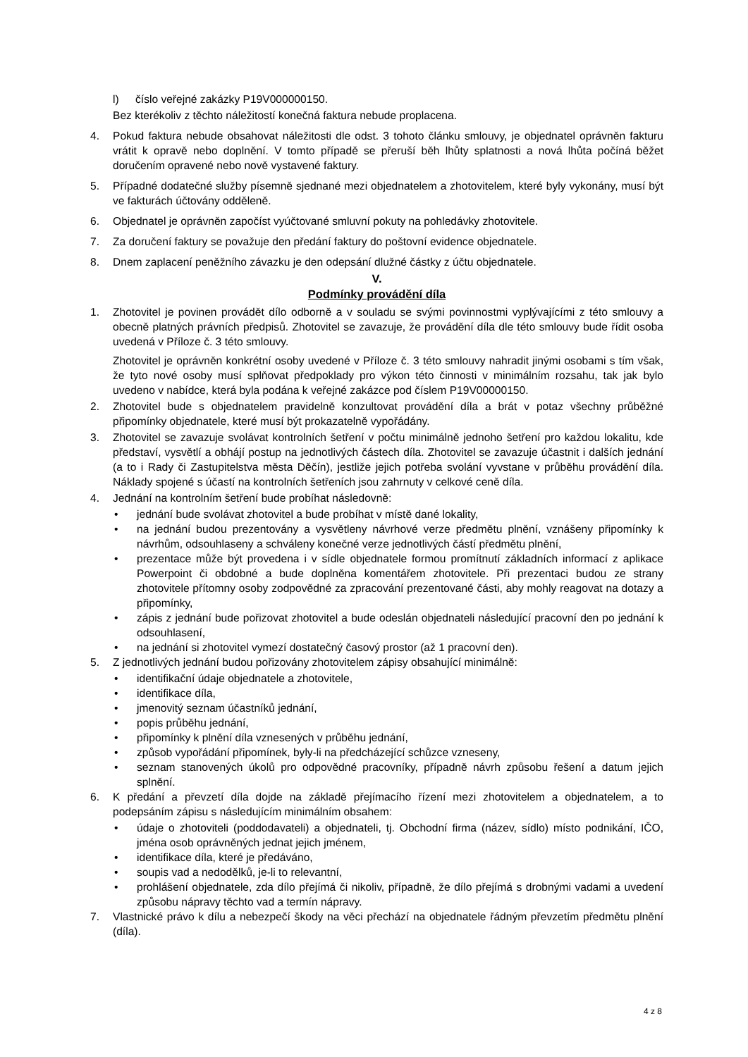l) číslo veřejné zakázky P19V000000150.
Bez kterékoliv z těchto náležitostí konečná faktura nebude proplacena.
4. Pokud faktura nebude obsahovat náležitosti dle odst. 3 tohoto článku smlouvy, je objednatel oprávněn fakturu vrátit k opravě nebo doplnění. V tomto případě se přeruší běh lhůty splatnosti a nová lhůta počíná běžet doručením opravené nebo nově vystavené faktury.
5. Případné dodatečné služby písemně sjednané mezi objednatelem a zhotovitelem, které byly vykonány, musí být ve fakturách účtovány odděleně.
6. Objednatel je oprávněn započíst vyúčtované smluvní pokuty na pohledávky zhotovitele.
7. Za doručení faktury se považuje den předání faktury do poštovní evidence objednatele.
8. Dnem zaplacení peněžního závazku je den odepsání dlužné částky z účtu objednatele.
V.
Podmínky provádění díla
1. Zhotovitel je povinen provádět dílo odborně a v souladu se svými povinnostmi vyplývajícími z této smlouvy a obecně platných právních předpisů. Zhotovitel se zavazuje, že provádění díla dle této smlouvy bude řídit osoba uvedená v Příloze č. 3 této smlouvy.
Zhotovitel je oprávněn konkrétní osoby uvedené v Příloze č. 3 této smlouvy nahradit jinými osobami s tím však, že tyto nové osoby musí splňovat předpoklady pro výkon této činnosti v minimálním rozsahu, tak jak bylo uvedeno v nabídce, která byla podána k veřejné zakázce pod číslem P19V00000150.
2. Zhotovitel bude s objednatelem pravidelně konzultovat provádění díla a brát v potaz všechny průběžné připomínky objednatele, které musí být prokazatelně vypořádány.
3. Zhotovitel se zavazuje svolávat kontrolních šetření v počtu minimálně jednoho šetření pro každou lokalitu, kde představí, vysvětlí a obhájí postup na jednotlivých částech díla. Zhotovitel se zavazuje účastnit i dalších jednání (a to i Rady či Zastupitelstva města Děčín), jestliže jejich potřeba svolání vyvstane v průběhu provádění díla. Náklady spojené s účastí na kontrolních šetřeních jsou zahrnuty v celkové ceně díla.
4. Jednání na kontrolním šetření bude probíhat následovně:
• jednání bude svolávat zhotovitel a bude probíhat v místě dané lokality,
• na jednání budou prezentovány a vysvětleny návrhové verze předmětu plnění, vznášeny připomínky k návrhům, odsouhlaseny a schváleny konečné verze jednotlivých částí předmětu plnění,
• prezentace může být provedena i v sídle objednatele formou promítnutí základních informací z aplikace Powerpoint či obdobné a bude doplněna komentářem zhotovitele. Při prezentaci budou ze strany zhotovitele přítomny osoby zodpovědné za zpracování prezentované části, aby mohly reagovat na dotazy a připomínky,
• zápis z jednání bude pořizovat zhotovitel a bude odeslán objednateli následující pracovní den po jednání k odsouhlasení,
• na jednání si zhotovitel vymezí dostatečný časový prostor (až 1 pracovní den).
5. Z jednotlivých jednání budou pořizovány zhotovitelem zápisy obsahující minimálně:
• identifikační údaje objednatele a zhotovitele,
• identifikace díla,
• jmenovitý seznam účastníků jednání,
• popis průběhu jednání,
• připomínky k plnění díla vznesených v průběhu jednání,
• způsob vypořádání připomínek, byly-li na předcházející schůzce vzneseny,
• seznam stanovených úkolů pro odpovědné pracovníky, případně návrh způsobu řešení a datum jejich splnění.
6. K předání a převzetí díla dojde na základě přejímacího řízení mezi zhotovitelem a objednatelem, a to podepsáním zápisu s následujícím minimálním obsahem:
• údaje o zhotoviteli (poddodavateli) a objednateli, tj. Obchodní firma (název, sídlo) místo podnikání, IČO, jména osob oprávněných jednat jejich jménem,
• identifikace díla, které je předáváno,
• soupis vad a nedodělků, je-li to relevantní,
• prohlášení objednatele, zda dílo přejímá či nikoliv, případně, že dílo přejímá s drobnými vadami a uvedení způsobu nápravy těchto vad a termín nápravy.
7. Vlastnické právo k dílu a nebezpečí škody na věci přechází na objednatele řádným převzetím předmětu plnění (díla).
4 z 8